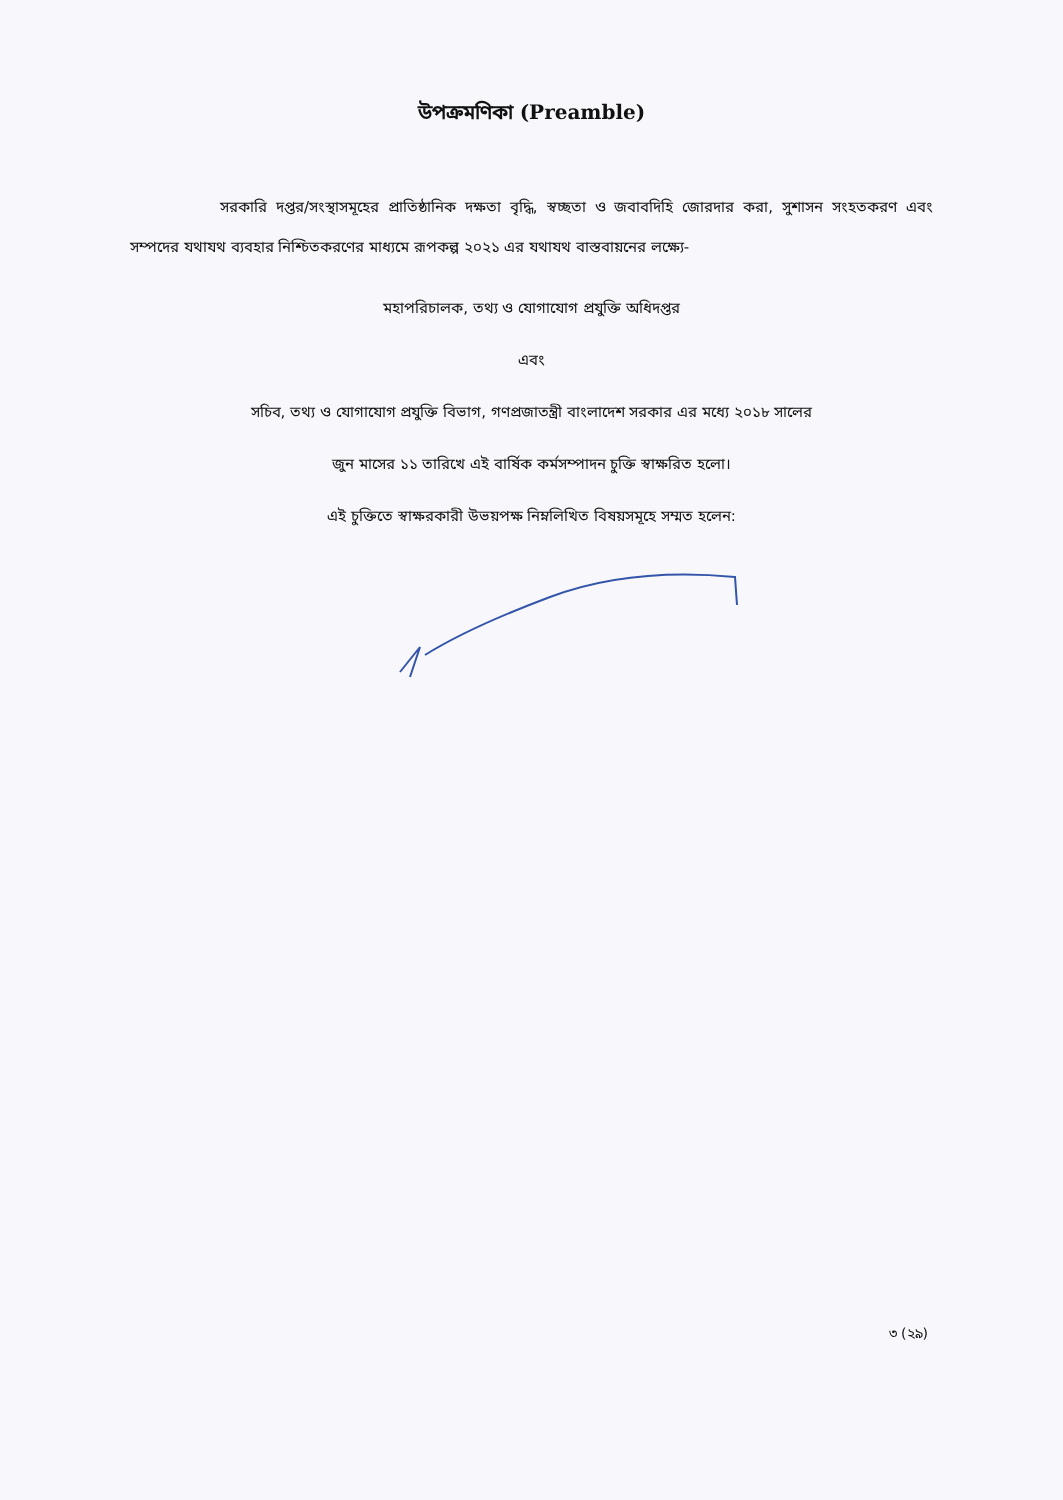উপক্রমণিকা (Preamble)
সরকারি দপ্তর/সংস্থাসমূহের প্রাতিষ্ঠানিক দক্ষতা বৃদ্ধি, স্বচ্ছতা ও জবাবদিহি জোরদার করা, সুশাসন সংহতকরণ এবং সম্পদের যথাযথ ব্যবহার নিশ্চিতকরণের মাধ্যমে রূপকল্প ২০২১ এর যথাযথ বাস্তবায়নের লক্ষ্যে-
মহাপরিচালক, তথ্য ও যোগাযোগ প্রযুক্তি অধিদপ্তর
এবং
সচিব, তথ্য ও যোগাযোগ প্রযুক্তি বিভাগ, গণপ্রজাতন্ত্রী বাংলাদেশ সরকার এর মধ্যে ২০১৮ সালের
জুন মাসের ১১ তারিখে এই বার্ষিক কর্মসম্পাদন চুক্তি স্বাক্ষরিত হলো।
এই চুক্তিতে স্বাক্ষরকারী উভয়পক্ষ নিম্নলিখিত বিষয়সমূহে সম্মত হলেন:
৩ (২৯)